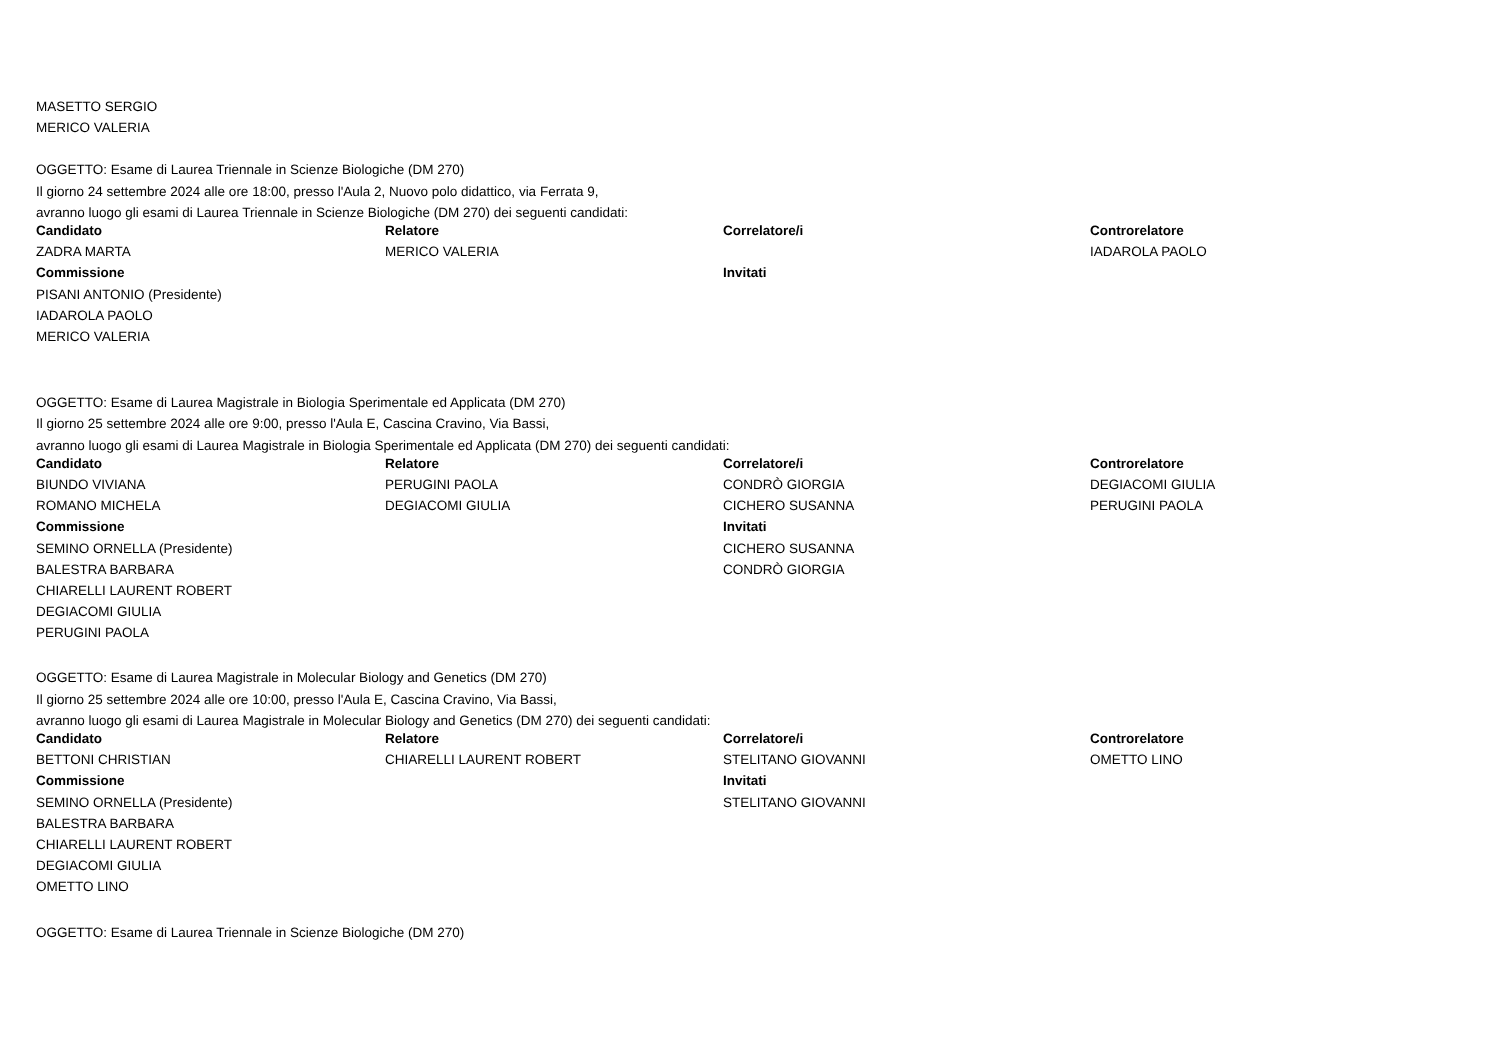MASETTO SERGIO
MERICO VALERIA
OGGETTO: Esame di Laurea Triennale in Scienze Biologiche (DM 270)
Il giorno 24 settembre 2024 alle ore 18:00, presso l'Aula 2, Nuovo polo didattico, via Ferrata 9,
avranno luogo gli esami di Laurea Triennale in Scienze Biologiche (DM 270) dei seguenti candidati:
| Candidato | Relatore | Correlatore/i | Controrelatore |
| --- | --- | --- | --- |
| ZADRA MARTA | MERICO VALERIA | | IADAROLA PAOLO |
| Commissione | | Invitati | |
| PISANI ANTONIO (Presidente) | | | |
| IADAROLA PAOLO | | | |
| MERICO VALERIA | | | |
OGGETTO: Esame di Laurea Magistrale in Biologia Sperimentale ed Applicata (DM 270)
Il giorno 25 settembre 2024 alle ore 9:00, presso l'Aula E, Cascina Cravino, Via Bassi,
avranno luogo gli esami di Laurea Magistrale in Biologia Sperimentale ed Applicata (DM 270) dei seguenti candidati:
| Candidato | Relatore | Correlatore/i | Controrelatore |
| --- | --- | --- | --- |
| BIUNDO VIVIANA | PERUGINI PAOLA | CONDRÒ GIORGIA | DEGIACOMI GIULIA |
| ROMANO MICHELA | DEGIACOMI GIULIA | CICHERO SUSANNA | PERUGINI PAOLA |
| Commissione | | Invitati | |
| SEMINO ORNELLA (Presidente) | | CICHERO SUSANNA | |
| BALESTRA BARBARA | | CONDRÒ GIORGIA | |
| CHIARELLI LAURENT ROBERT | | | |
| DEGIACOMI GIULIA | | | |
| PERUGINI PAOLA | | | |
OGGETTO: Esame di Laurea Magistrale in Molecular Biology and Genetics (DM 270)
Il giorno 25 settembre 2024 alle ore 10:00, presso l'Aula E, Cascina Cravino, Via Bassi,
avranno luogo gli esami di Laurea Magistrale in Molecular Biology and Genetics (DM 270) dei seguenti candidati:
| Candidato | Relatore | Correlatore/i | Controrelatore |
| --- | --- | --- | --- |
| BETTONI CHRISTIAN | CHIARELLI LAURENT ROBERT | STELITANO GIOVANNI | OMETTO LINO |
| Commissione | | Invitati | |
| SEMINO ORNELLA (Presidente) | | STELITANO GIOVANNI | |
| BALESTRA BARBARA | | | |
| CHIARELLI LAURENT ROBERT | | | |
| DEGIACOMI GIULIA | | | |
| OMETTO LINO | | | |
OGGETTO: Esame di Laurea Triennale in Scienze Biologiche (DM 270)